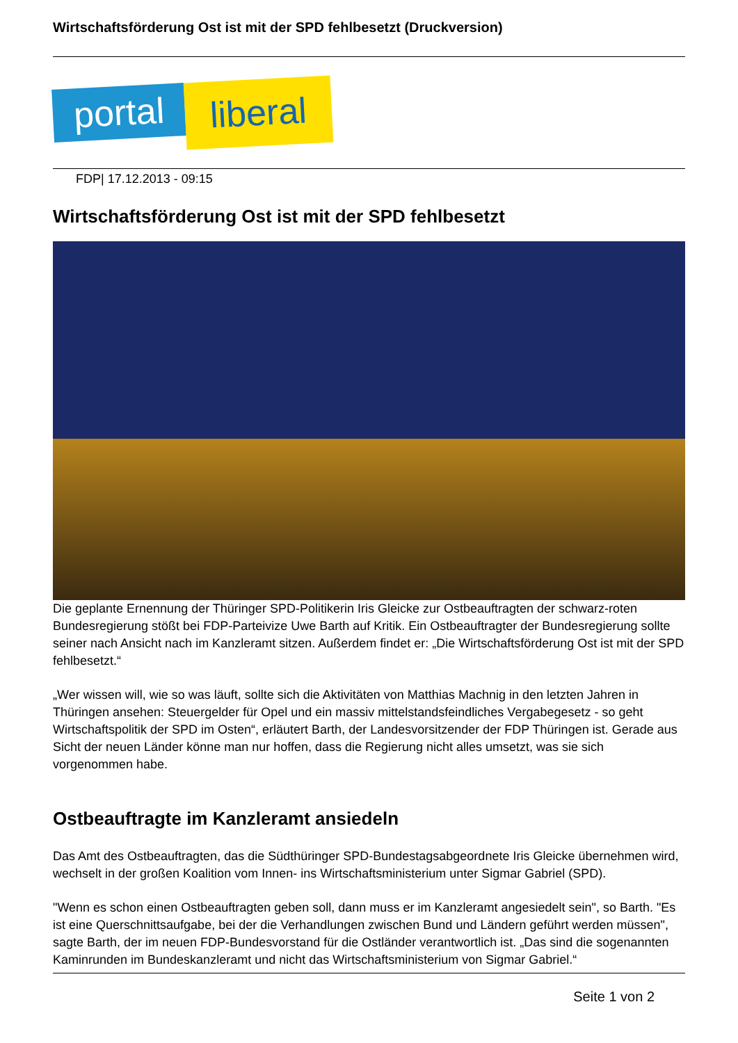Wirtschaftsförderung Ost ist mit der SPD fehlbesetzt (Druckversion)
portal liberal
FDP| 17.12.2013 - 09:15
Wirtschaftsförderung Ost ist mit der SPD fehlbesetzt
Die geplante Ernennung der Thüringer SPD-Politikerin Iris Gleicke zur Ostbeauftragten der schwarz-roten Bundesregierung stößt bei FDP-Parteivize Uwe Barth auf Kritik. Ein Ostbeauftragter der Bundesregierung sollte seiner nach Ansicht nach im Kanzleramt sitzen. Außerdem findet er: „Die Wirtschaftsförderung Ost ist mit der SPD fehlbesetzt.“
„Wer wissen will, wie so was läuft, sollte sich die Aktivitäten von Matthias Machnig in den letzten Jahren in Thüringen ansehen: Steuergelder für Opel und ein massiv mittelstandsfeindliches Vergabegesetz - so geht Wirtschaftspolitik der SPD im Osten“, erläutert Barth, der Landesvorsitzender der FDP Thüringen ist. Gerade aus Sicht der neuen Länder könne man nur hoffen, dass die Regierung nicht alles umsetzt, was sie sich vorgenommen habe.
Ostbeauftragte im Kanzleramt ansiedeln
Das Amt des Ostbeauftragten, das die Südthüringer SPD-Bundestagsabgeordnete Iris Gleicke übernehmen wird, wechselt in der großen Koalition vom Innen- ins Wirtschaftsministerium unter Sigmar Gabriel (SPD).
"Wenn es schon einen Ostbeauftragten geben soll, dann muss er im Kanzleramt angesiedelt sein", so Barth. "Es ist eine Querschnittsaufgabe, bei der die Verhandlungen zwischen Bund und Ländern geführt werden müssen", sagte Barth, der im neuen FDP-Bundesvorstand für die Ostländer verantwortlich ist. „Das sind die sogenannten Kaminrunden im Bundeskanzleramt und nicht das Wirtschaftsministerium von Sigmar Gabriel.“
Seite 1 von 2